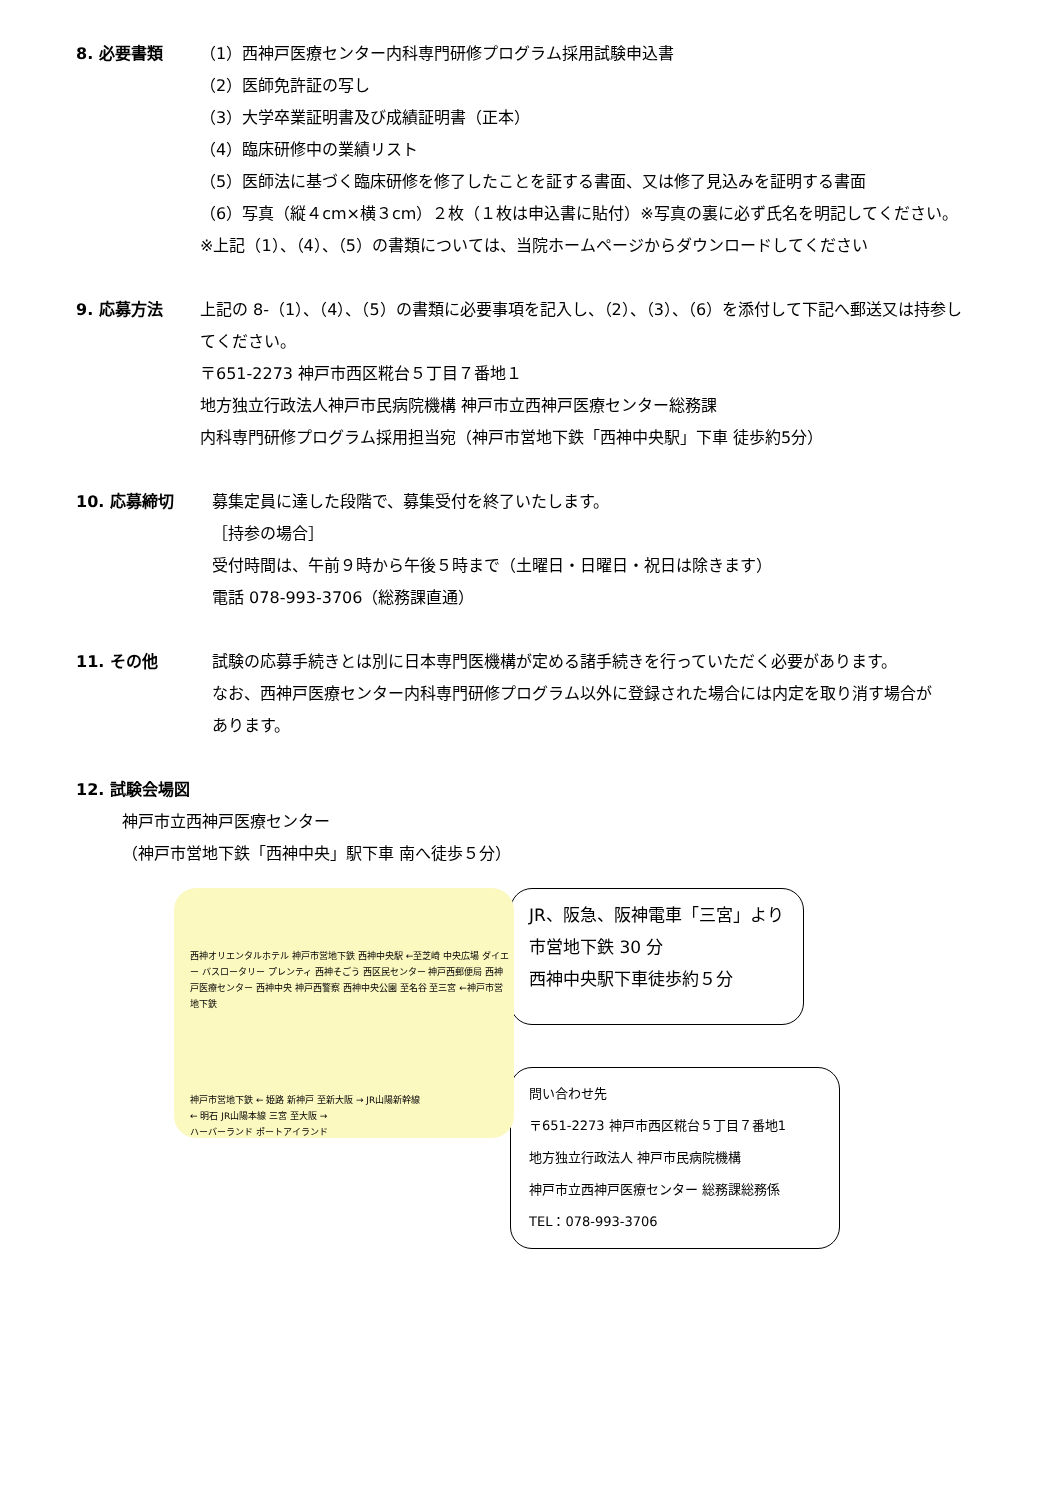8. 必要書類 （1）西神戸医療センター内科専門研修プログラム採用試験申込書
（2）医師免許証の写し
（3）大学卒業証明書及び成績証明書（正本）
（4）臨床研修中の業績リスト
（5）医師法に基づく臨床研修を修了したことを証する書面、又は修了見込みを証明する書面
（6）写真（縦４cm×横３cm）２枚（１枚は申込書に貼付）※写真の裏に必ず氏名を明記してください。
※上記（1）、（4）、（5）の書類については、当院ホームページからダウンロードしてください
9. 応募方法 上記の 8-（1）、（4）、（5）の書類に必要事項を記入し、（2）、（3）、（6）を添付して下記へ郵送又は持参し
てください。
〒651-2273 神戸市西区糀台５丁目７番地１
地方独立行政法人神戸市民病院機構 神戸市立西神戸医療センター総務課
内科専門研修プログラム採用担当宛（神戸市営地下鉄「西神中央駅」下車 徒歩約5分）
10. 応募締切 募集定員に達した段階で、募集受付を終了いたします。
［持参の場合］
受付時間は、午前９時から午後５時まで（土曜日・日曜日・祝日は除きます）
電話 078-993-3706（総務課直通）
11. その他 試験の応募手続きとは別に日本専門医機構が定める諸手続きを行っていただく必要があります。
なお、西神戸医療センター内科専門研修プログラム以外に登録された場合には内定を取り消す場合が
あります。
12. 試験会場図
神戸市立西神戸医療センター
（神戸市営地下鉄「西神中央」駅下車 南へ徒歩５分）
西神オリエンタルホテル 神戸市営地下鉄 西神中央駅 ←至芝崎 中央広場 ダイエー バスロータリー プレンティ 西神そごう 西区民センター 神戸西郵便局 西神戸医療センター 西神中央 神戸西警察 西神中央公園 至名谷 至三宮 ←神戸市営地下鉄
神戸市営地下鉄 ← 姫路 新神戸 至新大阪 → JR山陽新幹線
← 明石 JR山陽本線 三宮 至大阪 →
ハーバーランド ポートアイランド
JR、阪急、阪神電車「三宮」より
市営地下鉄 30 分
西神中央駅下車徒歩約５分
問い合わせ先
〒651-2273 神戸市西区糀台５丁目７番地1
地方独立行政法人 神戸市民病院機構
神戸市立西神戸医療センター 総務課総務係
TEL：078-993-3706